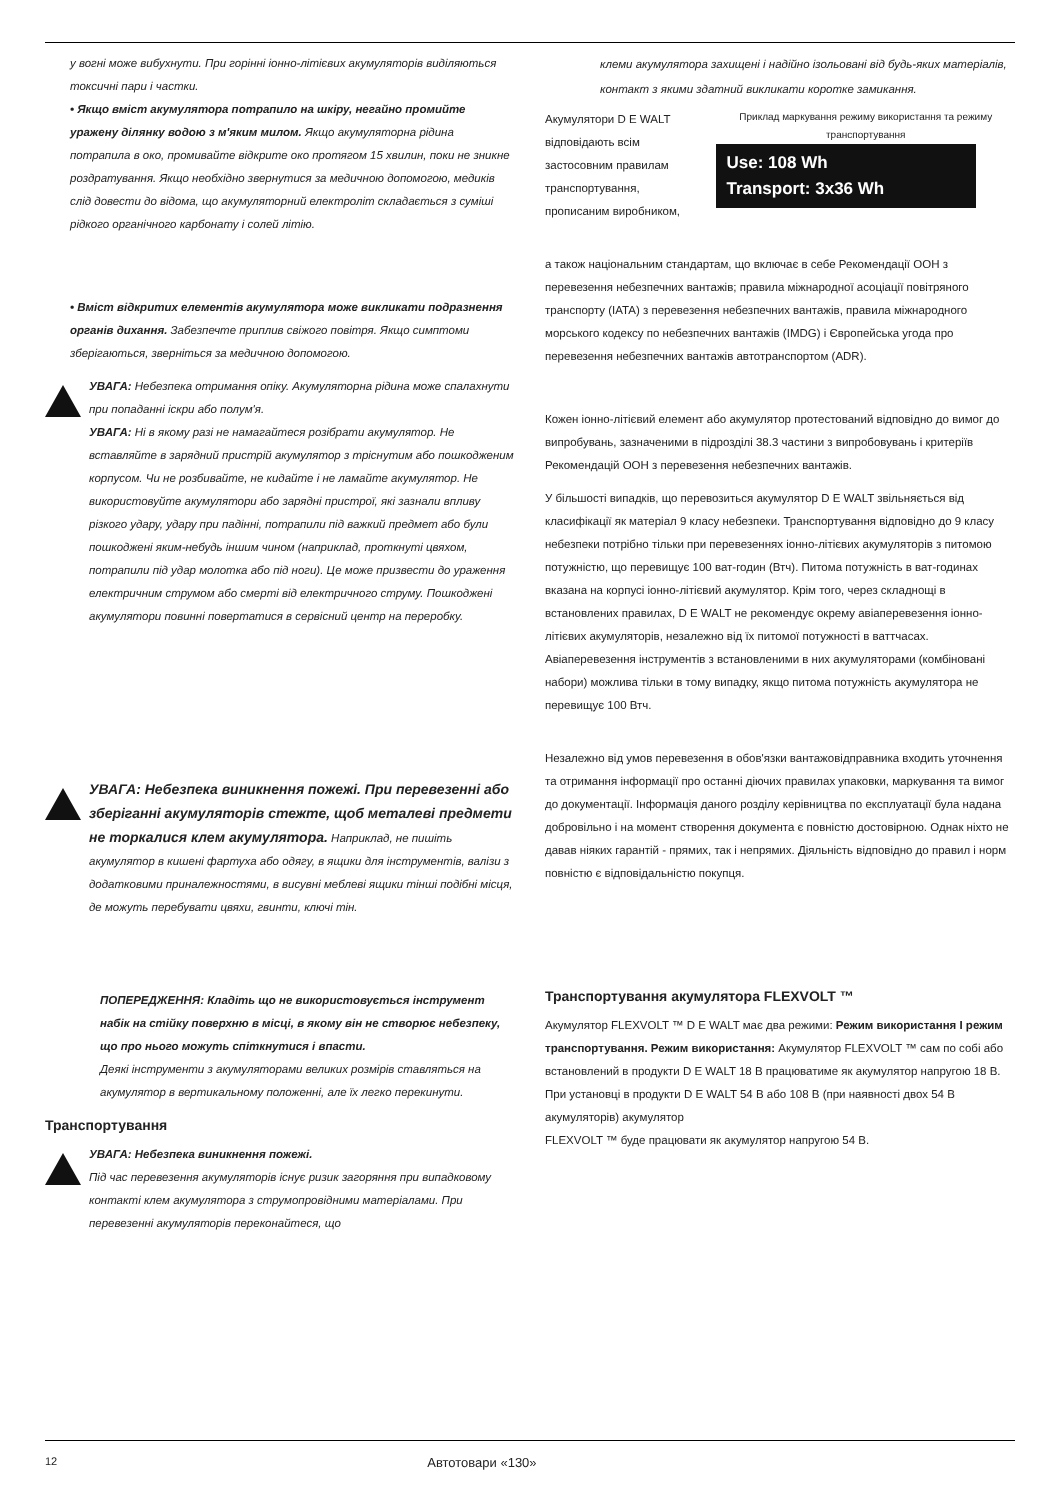у вогні може вибухнути. При горінні іонно-літієвих акумуляторів виділяються токсичні пари і частки.
• Якщо вміст акумулятора потрапило на шкіру, негайно промийте уражену ділянку водою з м'яким милом. Якщо акумуляторна рідина потрапила в око, промивайте відкрите око протягом 15 хвилин, поки не зникне роздратування. Якщо необхідно звернутися за медичною допомогою, медиків слід довести до відома, що акумуляторний електроліт складається з суміші рідкого органічного карбонату і солей літію.
• Вміст відкритих елементів акумулятора може викликати подразнення органів дихання. Забезпечте приплив свіжого повітря. Якщо симптоми зберігаються, зверніться за медичною допомогою.
УВАГА: Небезпека отримання опіку. Акумуляторна рідина може спалахнути при попаданні іскри або полум'я.
УВАГА: Ні в якому разі не намагайтеся розібрати акумулятор. Не вставляйте в зарядний пристрій акумулятор з тріснутим або пошкодженим корпусом. Чи не розбивайте, не кидайте і не ламайте акумулятор. Не використовуйте акумулятори або зарядні пристрої, які зазнали впливу різкого удару, удару при падінні, потрапили під важкий предмет або були пошкоджені яким-небудь іншим чином (наприклад, проткнуті цвяхом, потрапили під удар молотка або під ноги). Це може призвести до ураження електричним струмом або смерті від електричного струму. Пошкоджені акумулятори повинні повертатися в сервісний центр на переробку.
УВАГА: Небезпека виникнення пожежі. При перевезенні або зберіганні акумуляторів стежте, щоб металеві предмети не торкалися клем акумулятора. Наприклад, не пишіть акумулятор в кишені фартуха або одягу, в ящики для інструментів, валізи з додатковими приналежностями, в висувні меблеві ящики тінші подібні місця, де можуть перебувати цвяхи, гвинти, ключі тін.
ПОПЕРЕДЖЕННЯ: Кладіть що не використовується інструмент набік на стійку поверхню в місці, в якому він не створює небезпеку, що про нього можуть спіткнутися і впасти.
Деякі інструменти з акумуляторами великих розмірів ставляться на акумулятор в вертикальному положенні, але їх легко перекинути.
Транспортування
УВАГА: Небезпека виникнення пожежі.
Під час перевезення акумуляторів існує ризик загоряння при випадковому контакті клем акумулятора з струмопровідними матеріалами. При перевезенні акумуляторів переконайтеся, що
клеми акумулятора захищені і надійно ізольовані від будь-яких матеріалів, контакт з якими здатний викликати коротке замикання.
Акумулятори D E WALT відповідають всім застосовним правилам транспортування, прописаним виробником,
Приклад маркування режиму використання та режиму транспортування
Use: 108 Wh
Transport: 3x36 Wh
а також національним стандартам, що включає в себе Рекомендації ООН з перевезення небезпечних вантажів; правила міжнародної асоціації повітряного транспорту (IATA) з перевезення небезпечних вантажів, правила міжнародного морського кодексу по небезпечних вантажів (IMDG) і Європейська угода про перевезення небезпечних вантажів автотранспортом (ADR).
Кожен іонно-літієвий елемент або акумулятор протестований відповідно до вимог до випробувань, зазначеними в підрозділі 38.3 частини з випробовувань і критеріїв Рекомендацій ООН з перевезення небезпечних вантажів.
У більшості випадків, що перевозиться акумулятор D E WALT звільняється від класифікації як матеріал 9 класу небезпеки. Транспортування відповідно до 9 класу небезпеки потрібно тільки при перевезеннях іонно-літієвих акумуляторів з питомою потужністю, що перевищує 100 ват-годин (Втч). Питома потужність в ват-годинах вказана на корпусі іонно-літієвий акумулятор. Крім того, через складнощі в встановлених правилах, D E WALT не рекомендує окрему авіаперевезення іонно-літієвих акумуляторів, незалежно від їх питомої потужності в ваттчасах. Авіаперевезення інструментів з встановленими в них акумуляторами (комбіновані набори) можлива тільки в тому випадку, якщо питома потужність акумулятора не перевищує 100 Втч.
Незалежно від умов перевезення в обов'язки вантажовідправника входить уточнення та отримання інформації про останні діючих правилах упаковки, маркування та вимог до документації. Інформація даного розділу керівництва по експлуатації була надана добровільно і на момент створення документа є повністю достовірною. Однак ніхто не давав ніяких гарантій - прямих, так і непрямих. Діяльність відповідно до правил і норм повністю є відповідальністю покупця.
Транспортування акумулятора FLEXVOLT ™
Акумулятор FLEXVOLT ™ D E WALT має два режими: Режим використання І режим транспортування. Режим використання: Акумулятор FLEXVOLT ™ сам по собі або встановлений в продукти D E WALT 18 В працюватиме як акумулятор напругою 18 В. При установці в продукти D E WALT 54 В або 108 В (при наявності двох 54 В акумуляторів) акумулятор
FLEXVOLT ™ буде працювати як акумулятор напругою 54 В.
12 Автотовари «130»